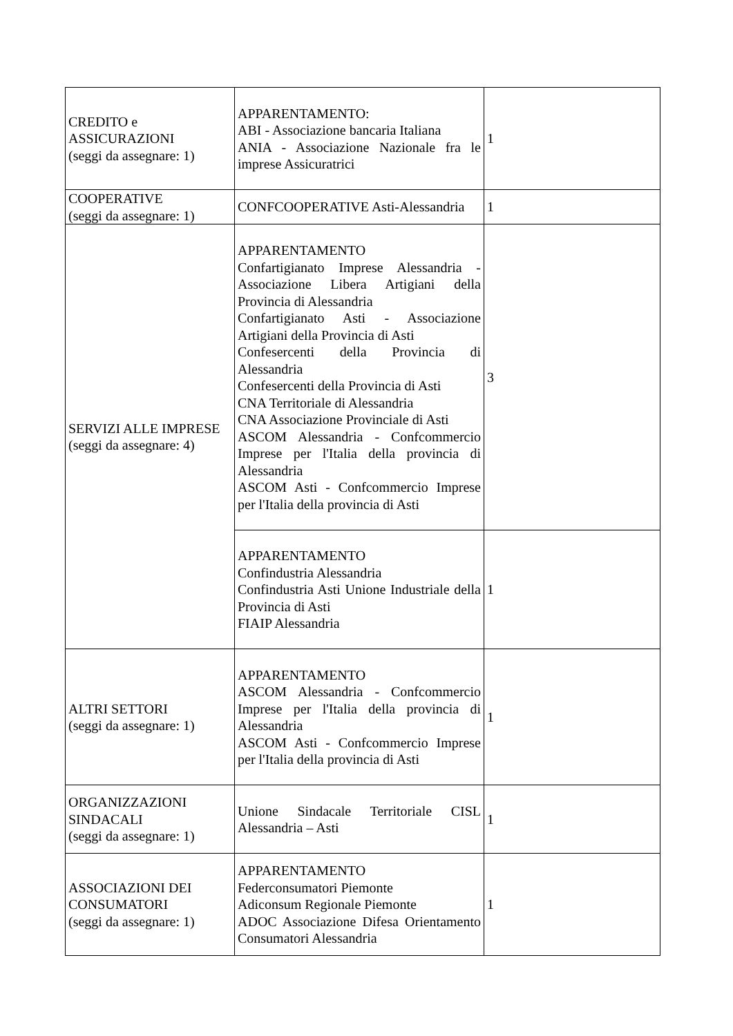| CREDITO e ASSICURAZIONI (seggi da assegnare: 1) | APPARENTAMENTO: ABI - Associazione bancaria Italiana ANIA - Associazione Nazionale fra le imprese Assicuratrici | 1 |
| COOPERATIVE (seggi da assegnare: 1) | CONFCOOPERATIVE Asti-Alessandria | 1 |
| SERVIZI ALLE IMPRESE (seggi da assegnare: 4) | APPARENTAMENTO Confartigianato Imprese Alessandria - Associazione Libera Artigiani della Provincia di Alessandria Confartigianato Asti - Associazione Artigiani della Provincia di Asti Confesercenti della Provincia di Alessandria Confesercenti della Provincia di Asti CNA Territoriale di Alessandria CNA Associazione Provinciale di Asti ASCOM Alessandria - Confcommercio Imprese per l'Italia della provincia di Alessandria ASCOM Asti - Confcommercio Imprese per l'Italia della provincia di Asti | 3 |
| | APPARENTAMENTO Confindustria Alessandria Confindustria Asti Unione Industriale della Provincia di Asti FIAIP Alessandria | 1 |
| ALTRI SETTORI (seggi da assegnare: 1) | APPARENTAMENTO ASCOM Alessandria - Confcommercio Imprese per l'Italia della provincia di Alessandria ASCOM Asti - Confcommercio Imprese per l'Italia della provincia di Asti | 1 |
| ORGANIZZAZIONI SINDACALI (seggi da assegnare: 1) | Unione Sindacale Territoriale CISL Alessandria – Asti | 1 |
| ASSOCIAZIONI DEI CONSUMATORI (seggi da assegnare: 1) | APPARENTAMENTO Federconsumatori Piemonte Adiconsum Regionale Piemonte ADOC Associazione Difesa Orientamento Consumatori Alessandria | 1 |